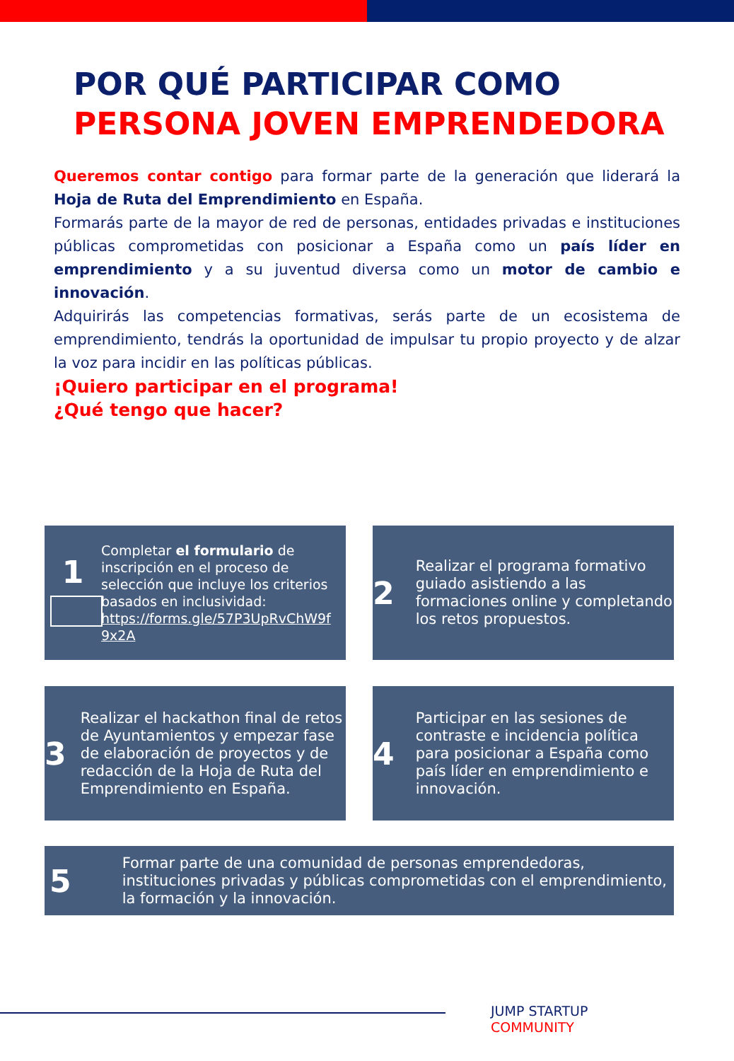POR QUÉ PARTICIPAR COMO
PERSONA JOVEN EMPRENDEDORA
Queremos contar contigo para formar parte de la generación que liderará la Hoja de Ruta del Emprendimiento en España.
Formarás parte de la mayor de red de personas, entidades privadas e instituciones públicas comprometidas con posicionar a España como un país líder en emprendimiento y a su juventud diversa como un motor de cambio e innovación.
Adquirirás las competencias formativas, serás parte de un ecosistema de emprendimiento, tendrás la oportunidad de impulsar tu propio proyecto y de alzar la voz para incidir en las políticas públicas.
¡Quiero participar en el programa!
¿Qué tengo que hacer?
1
Completar el formulario de inscripción en el proceso de selección que incluye los criterios basados en inclusividad: https://forms.gle/57P3UpRvChW9f 9x2A
2
Realizar el programa formativo guiado asistiendo a las formaciones online y completando los retos propuestos.
3
Realizar el hackathon final de retos de Ayuntamientos y empezar fase de elaboración de proyectos y de redacción de la Hoja de Ruta del Emprendimiento en España.
4
Participar en las sesiones de contraste e incidencia política para posicionar a España como país líder en emprendimiento e innovación.
5
Formar parte de una comunidad de personas emprendedoras, instituciones privadas y públicas comprometidas con el emprendimiento, la formación y la innovación.
JUMP STARTUP
COMMUNITY